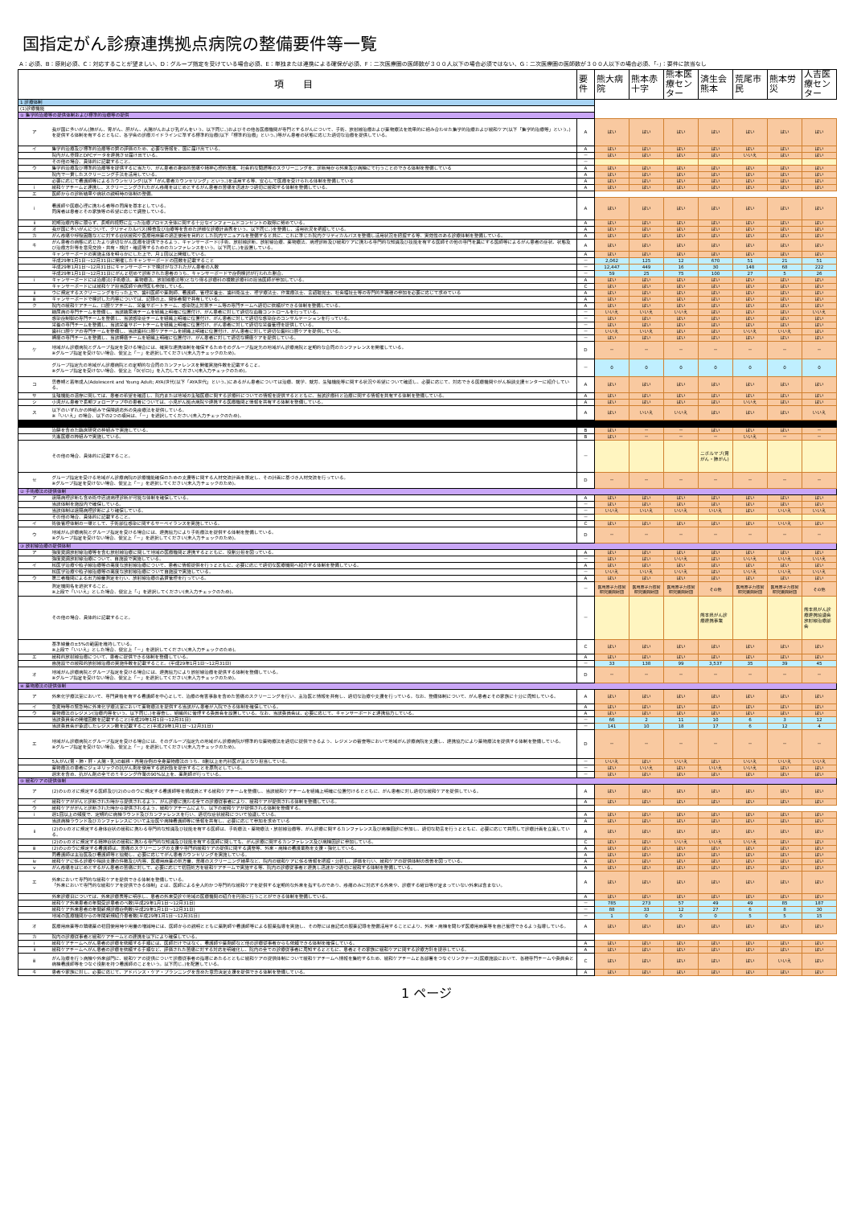国指定がん診療連携拠点病院の整備要件等一覧
A：必須、B：原則必須、C：対応することが望ましい、D：グループ指定を受けている場合必須、E：単独または連携による確保が必須、F：二次医療圏の医師数が３００人以下の場合必須ではない、G：二次医療圏の医師数が３００人以下の場合必須、「-」：要件に該当なし
| 項 目 | | 要件 | 熊大病院 | 熊本赤十字 | 熊本医療センター | 済生会熊本 | 荒尾市民 | 熊本労災 | 人吉医療センター |
| --- | --- | --- | --- | --- | --- | --- | --- | --- | --- |
| 1 診療体制 | | | | | | | | | |
| (1)診療機能 | | | | | | | | | |
| ① 集学的治療等の提供体制および標準的治療等の提供 | | | | | | | | | |
| ア | 我が国に多いがん(肺がん、胃がん、肝がん、大腸がんおよび乳がんをいう。以下同じ。)およびその他各医療機関が専門とするがんについて、手術、放射線治療および薬物療法を効果的に組み合わせた集学的治療および緩和ケア(以下「集学的治療等」という。)を提供する体制を有するとともに、各学会の診療ガイドラインに準ずる標準的治療(以下「標準的治療」という。)等がん患者の状態に応じた適切な治療を提供している。 | A | はい | はい | はい | はい | はい | はい | はい |
| イ | 集学的治療及び標準的治療等の質の評価のため、必要な情報を、国に届け出ている。 | A | はい | はい | はい | はい | はい | はい | はい |
| | 院内がん登録とDPCデータを連携させ届け出ている。 | － | はい | はい | はい | はい | いいえ | はい | はい |
| | その他の場合、具体的に記載すること。 | － | | | | | | | |
| ウ | 集学的治療及び標準的治療等を提供するに当たり、がん患者の身体的苦痛や精神心理的苦痛、社会的な問題等のスクリーニングを、診断時から外来及び病棟にて行うことのできる体制を整備している | A | はい | はい | はい | はい | はい | はい | はい |
| | 院内で一貫したスクリーニング手法を活用している。 | A | はい | はい | はい | はい | はい | はい | はい |
| | 必要に応じて看護師等によるカウンセリング(以下「がん患者カウンセリング」という。)を活用する等、安心して医療を受けられる体制を整備している | A | はい | はい | はい | はい | はい | はい | はい |
| ⅰ | 緩和ケアチームと連携し、スクリーニングされたがん疼痛をはじめとするがん患者の苦痛を迅速かつ適切に緩和する体制を整備している。 | A | はい | はい | はい | はい | はい | はい | はい |
| エ | 医師からの診断結果や病状の説明時の体制の整備。 | | | | | | | | |
| ⅰ | 看護師や医療心理に携わる者等の同席を基本としている。 同席者は患者とその家族等の希望に応じて調整している。 | A | はい | はい | はい | はい | はい | はい | はい |
| ⅱ | 初期治療内容に限らず、長期的視野に立った治療プロセス全体に関する十分なインフォームドコンセントの取得に努めている。 | A | はい | はい | はい | はい | はい | はい | はい |
| オ | 我が国に多いがんについて、クリティカルパス(検査及び治療等を含めた詳細な診療計画表をいう。以下同じ。)を整備し、活用状況を把握している。 | A | はい | はい | はい | はい | はい | はい | はい |
| カ | がん疼痛や呼吸困難などに対する症状緩和や医療用麻薬の適正使用を目的とした院内マニュアルを整備すると共に、これに準じた院内クリティカルパスを整備し活用状況を把握する等、実効性のある診療体制を整備している。 | A | はい | はい | はい | はい | はい | はい | はい |
| キ | がん患者の病態に応じたより適切ながん医療を提供できるよう、キャンサーボード(手術、放射線診断、放射線治療、薬物療法、病理診断及び緩和ケアに携わる専門的な知識及び技能を有する医師その他の専門を異にする医師等によるがん患者の症状、状態及び治療方針等を意見交換・共有・検討・確認等するためのカンファレンスをいう。以下同じ。)を設置している。 | A | はい | はい | はい | はい | はい | はい | はい |
| | キャンサーボードの実施主体を明らかにした上で、月１回以上開催している。 | A | はい | はい | はい | はい | はい | はい | はい |
| | 平成29年1月1日～12月31日に開催したキャンサーボードの回数を記載すること | － | 2,062 | 125 | 12 | 670 | 51 | 21 | 51 |
| | 平成29年1月1日～12月31日にキャンサーボードで検討がなされたがん患者の人数 | － | 12,447 | 449 | 16 | 30 | 148 | 68 | 222 |
| | 平成29年1月1日～12月31日にがんと初めて診断された患者のうち、キャンサーボードで症例検討が行われた割合。 | － | 59 | 25 | 75 | 100 | 27 | 5 | 26 |
| ⅰ | キャンサーボードには治療法(手術療法、薬物療法、放射線療法等)となり得る診療科の複数診療科の担当医師が参加している。 | A | はい | はい | はい | はい | はい | はい | はい |
| | キャンサーボードには緩和ケア担当医師や病理医も参加している。 | C | はい | はい | はい | はい | はい | はい | はい |
| ⅱ | ウに規定するスクリーニングを行った上で、歯科医師や薬剤師、看護師、管理栄養士、歯科衛生士、理学療法士、作業療法士、言語聴覚士、社会福祉士等の専門的多職種の参加を必要に応じて求めている | A | はい | はい | はい | はい | はい | はい | はい |
| ⅲ | キャンサーボードで検討した内容については、記録の上、関係者間で共有している。 | A | はい | はい | はい | はい | はい | はい | はい |
| ク | 院内の緩和ケアチーム、口腔ケアチーム、栄養サポートチーム、感染防止対策チーム等の専門チームへ適切に依頼ができる体制を整備している。 | A | はい | はい | はい | はい | はい | はい | はい |
| | 糖尿病の専門チームを整備し、当該糖尿病チームを組織上明確に位置付け、がん患者に対して適切な血糖コントロールを行っている。 | － | いいえ | いいえ | いいえ | はい | はい | はい | いいえ |
| | 感染症制御の専門チームを整備し、当該感染症チームを組織上明確に位置付け、がん患者に対して適切な感染症のコンサルテーションを行っている。 | － | はい | はい | はい | はい | はい | はい | はい |
| | 栄養の専門チームを整備し、当該栄養サポートチームを組織上明確に位置付け、がん患者に対して適切な栄養管理を提供している。 | － | はい | はい | はい | はい | はい | はい | はい |
| | 歯科口腔ケアの専門チームを整備し、当該歯科口腔ケアチームを組織上明確に位置付け、がん患者に対して適切な歯科口腔ケアを提供している。 | － | いいえ | いいえ | はい | はい | いいえ | いいえ | はい |
| | 褥瘡の専門チームを整備し、当該褥瘡チームを組織上明確に位置付け、がん患者に対して適切な褥瘡ケアを提供している。 | － | はい | はい | はい | はい | はい | はい | はい |
| ケ | 地域がん診療病院とグループ指定を受ける場合には、確実な連携体制を確保するためそのグループ指定先の地域がん診療病院と定期的な合同のカンファレンスを開催している。 ※グループ指定を受けない場合、便宜上「－」を選択してください(未入力チェックのため)。 | D | － | － | － | － | － | － | － |
| | グループ指定先の地域がん診療病院との定期的な合同のカンファレンスを開催実施件数を記載すること。 ※グループ指定を受けない場合、便宜上「0(ゼロ)」を入力してください(未入力チェックのため)。 | － | 0 | 0 | 0 | 0 | 0 | 0 | 0 |
| コ | 思春期と若年成人(Adolescent and Young Adult; AYA)世代(以下「AYA世代」という。)にあるがん患者については治療、就学、就労、生殖機能等に関する状況や希望について確認し、必要に応じて、対応できる医療機関やがん相談支援センターに紹介している。 | A | はい | はい | はい | はい | はい | はい | はい |
| サ | 生殖機能の温存に関しては、患者の希望を確認し、院内または地域の生殖医療に関する診療科についての情報を提供するとともに、当該診療科と治療に関する情報を共有する体制を整備している。 | A | はい | はい | はい | はい | はい | はい | はい |
| シ | 小児がん患者で長期フォローアップ中の患者については、小児がん拠点病院や連携する医療機関と情報を共有する体制を整備している。 | A | はい | はい | はい | はい | いいえ | はい | はい |
| ス | 以下のいずれかの枠組みで保険適応外の免疫療法を提供している。 ※「いいえ」の場合、以下の2つの項目は、「－」を選択してください(未入力チェックのため)。 | A | はい | いいえ | いいえ | はい | はい | はい | いいえ |
| | 治験を含めた臨床研究の枠組みで実施している。 | B | はい | － | － | はい | はい | はい | － |
| | 先進医療の枠組みで実施している。 | B | はい | － | － | － | いいえ | － | － |
| | その他の場合、具体的に記載すること。 | － | | | | ニボルマブ(胃がん・肺がん) | | | |
| セ | グループ指定を受ける地域がん診療病院の診療機能確保のための支援等に関する人材交流計画を策定し、その計画に基づき人材交流を行っている。 ※グループ指定を受けない場合、便宜上「－」を選択してください(未入力チェックのため)。 | D | － | － | － | － | － | － | － |
| ② 手術療法の提供体制 | | | | | | | | | |
| ア | 遠隔病理診断も含め術中迅速病理診断が可能な体制を確保している。 | A | はい | はい | はい | はい | はい | はい | はい |
| | 当該体制を施設内で確保している。 | － | はい | はい | はい | はい | はい | はい | はい |
| | 当該体制は遠隔病理診断により確保している。 | － | いいえ | いいえ | いいえ | いいえ | はい | いいえ | いいえ |
| | その他の場合、具体的に記載すること。 | － | | | | | | | |
| イ | 術後管理体制の一環として、手術部位感染に関するサーベイランスを実施している。 | C | はい | はい | はい | はい | はい | いいえ | はい |
| ウ | 地域がん診療病院とグループ指定を受ける場合には、連携協力により手術療法を提供する体制を整備している。 ※グループ指定を受けない場合、便宜上「－」を選択してください(未入力チェックのため)。 | D | － | － | － | － | － | － | － |
| ③ 放射線治療の提供体制 | | | | | | | | | |
| ア | 強度変調放射線治療等を含む放射線治療に関して地域の医療機関と連携するとともに、役割分担を図っている。 | A | はい | はい | はい | はい | はい | はい | はい |
| | 強度変調放射線治療について、自施設で実施している。 | － | はい | はい | いいえ | はい | いいえ | いいえ | いいえ |
| イ | 核医学治療や粒子線治療等の高度な放射線治療について、患者に情報提供を行うとともに、必要に応じて適切な医療機関へ紹介する体制を整備している。 | A | はい | はい | はい | はい | はい | はい | はい |
| | 核医学治療や粒子線治療等の高度な放射線治療について自施設で実施している。 | － | いいえ | いいえ | いいえ | はい | いいえ | いいえ | いいえ |
| ウ | 第三者機関による出力線量測定を行い、放射線治療の品質管理を行っている。 | A | はい | はい | はい | はい | はい | はい | はい |
| | 測定機関名を選択すること。 ※上段で「いいえ」とした場合、便宜上「-」を選択してください(未入力チェックのため)。 | － | 医用原子力技術研究振興財団 | 医用原子力技術研究振興財団 | 医用原子力技術研究振興財団 | その他 | 医用原子力技術研究振興財団 | 医用原子力技術研究振興財団 | その他 |
| | その他の場合、具体的に記載すること。 | － | | | | 熊本県がん診療連携事業 | | | 熊本県がん診療連携協議会放射線治療部会 |
| | 基準線量の±5%の範囲を維持している。 ※上段で「いいえ」とした場合、便宜上「－」を選択してください(未入力チェックのため)。 | C | はい | はい | はい | はい | はい | はい | はい |
| エ | 緩和的放射線治療について、患者に提供できる体制を整備している。 | A | はい | はい | はい | はい | はい | はい | はい |
| | 自施設での緩和的放射線治療の実施件数を記載すること。(平成29年1月1日～12月31日) | － | 33 | 138 | 99 | 3,537 | 35 | 39 | 45 |
| オ | 地域がん診療病院とグループ指定を受ける場合には、連携協力により放射線治療を提供する体制を整備している。 ※グループ指定を受けない場合、便宜上「－」を選択してください(未入力チェックのため)。 | D | － | － | － | － | － | － | － |
| ④ 薬物療法の提供体制 | | | | | | | | | |
| ア | 外来化学療法室において、専門資格を有する看護師を中心として、治療の有害事象を含めた苦痛のスクリーニングを行い、主治医と情報を共有し、適切な治療や支援を行っている。なお、整備体制について、がん患者とその家族に十分に周知している。 | A | はい | はい | はい | はい | はい | はい | はい |
| イ | 急変時等の緊急時に外来化学療法室において薬物療法を提供する当該がん患者が入院できる体制を確保している。 | A | はい | はい | はい | はい | はい | はい | はい |
| ウ | 薬物療法のレジメン(治療内容をいう。以下同じ。)を審査し、組織的に管理する委員会を設置している。なお、当該委員会は、必要に応じて、キャンサーボードと連携協力している。 | A | はい | はい | はい | はい | はい | はい | はい |
| | 当該委員会の開催回数を記載すること(平成29年1月1日～12月31日) | － | 66 | 2 | 11 | 10 | 6 | 3 | 12 |
| | 当該委員会が承認したレジメン数を記載すること(平成29年1月1日～12月31日) | － | 141 | 10 | 18 | 17 | 6 | 12 | 4 |
| エ | 地域がん診療病院とグループ指定を受ける場合には、そのグループ指定先の地域がん診療病院が標準的な薬物療法を適切に提供できるよう、レジメンの審査等において地域がん診療病院を支援し、連携協力により薬物療法を提供する体制を整備している。 ※グループ指定を受けない場合、便宜上「－」を選択してください(未入力チェックのため)。 | D | － | － | － | － | － | － | － |
| | 5大がん(胃・肺・肝・大腸・乳)の転移・再発症例の全身薬物療法のうち、8割以上を内科医が主となり担当している。 | － | いいえ | はい | いいえ | はい | いいえ | いいえ | いいえ |
| | 薬物療法の患者にジェネリックの抗がん剤を使用する選択肢を提示することを原則としている。 | － | はい | いいえ | はい | いいえ | いいえ | はい | はい |
| | 週末を含め、抗がん剤の全てのミキシング作業の90%以上を、薬剤師が行っている。 | － | はい | はい | はい | はい | はい | はい | はい |
| ⑤ 緩和ケアの提供体制 | | | | | | | | | |
| ア | (2)の①のオに規定する医師及び(2)の②のウに規定する看護師等を構成員とする緩和ケアチームを整備し、当該緩和ケアチームを組織上明確に位置付けるとともに、がん患者に対し適切な緩和ケアを提供している。 | A | はい | はい | はい | はい | はい | はい | はい |
| イ | 緩和ケアががんと診断された時から提供されるよう、がん診療に携わる全ての診療従事者により、緩和ケアが提供される体制を整備している。 | A | はい | はい | はい | はい | はい | はい | はい |
| ウ | 緩和ケアががんと診断された時から提供されるよう、緩和ケアチームにより、以下の緩和ケアが提供される体制を整備する。 | | | | | | | | |
| ⅰ | 週1回以上の頻度で、定期的に病棟ラウンド及びカンファレンスを行い、適切な症状緩和について協議している。 | A | はい | はい | はい | はい | はい | はい | はい |
| | 当該病棟ラウンド及びカンファレンスについて主治医や病棟看護師等に情報を共有し、必要に応じて参加を求めている | A | はい | はい | はい | はい | はい | はい | はい |
| ⅱ | (2)の①のオに規定する身体症状の緩和に携わる専門的な知識及び技能を有する医師は、手術療法・薬物療法・放射線治療等、がん診療に関するカンファレンス及び病棟回診に参加し、適切な助言を行うとともに、必要に応じて共同して診療計画を立案している。 | A | はい | はい | はい | はい | はい | はい | はい |
| | (2)の①のオに規定する精神症状の緩和に携わる専門的な知識及び技能を有する医師に関しても、がん診療に関するカンファレンス及び病棟回診に参加している。 | C | はい | はい | いいえ | いいえ | いいえ | はい | はい |
| ⅲ | (2)の②のウに規定する看護師は、苦痛のスクリーニングの支援や専門的緩和ケアの提供に関する調整等、外来・病棟の看護業務を支援・強化している。 | A | はい | はい | はい | はい | はい | はい | はい |
| | 同看護師は主治医及び看護師等と協働し、必要に応じてがん患者カウンセリングを実施している。 | A | はい | はい | はい | はい | はい | はい | はい |
| ⅳ | 緩和ケアに係る診療や相談支援の件数及び内容、医療用麻薬の処方量、苦痛のスクリーニング結果など、院内の緩和ケアに係る情報を把握・分析し、評価を行い、緩和ケアの提供体制の改善を図っている。 | A | はい | はい | はい | はい | はい | はい | はい |
| ⅴ | がん疼痛をはじめとするがん患者の苦痛に対して、必要に応じて初回処方を緩和ケアチームで実施する等、院内の診療従事者と連携し迅速かつ適切に緩和する体制を整備している。 | A | はい | はい | はい | はい | はい | はい | はい |
| エ | 外来において専門的な緩和ケアを提供できる体制を整備している。 「外来において専門的な緩和ケアを提供できる体制」とは、医師による全人的かつ専門的な緩和ケアを提供する定期的な外来を指すものであり、疼痛のみに対応する外来や、診療する曜日等が定まっていない外来は含まない。 | A | はい | はい | はい | はい | はい | はい | はい |
| | 外来診療日については、外来診療表等に明示し、患者の外来受診や地域の医療機関の紹介を円滑に行うことができる体制を整備している。 | A | はい | はい | はい | はい | はい | はい | はい |
| | 緩和ケア外来患者の年間受診患者のべ数(平成29年1月1日～12月31日) | － | 785 | 273 | 57 | 49 | 49 | 85 | 187 |
| | 緩和ケア外来患者の年間新規診療症例数(平成29年1月1日～12月31日) | － | 88 | 33 | 12 | 27 | 6 | 8 | 30 |
| | 地域の医療機関からの年間新規紹介患者数(平成29年1月1日～12月31日) | － | 1 | 0 | 0 | 0 | 5 | 5 | 15 |
| オ | 医療用麻薬等の鎮痛薬の初回使用時や用量の増減時には、医師からの説明とともに薬剤師や看護師等による服薬指導を実施し、その際には自記式の服薬記録を整備活用することにより、外来・病棟を問わず医療用麻薬等を自己管理できるよう指導している。 | A | はい | はい | はい | はい | はい | はい | はい |
| カ | 院内の診療従事者と緩和ケアチームとの連携を以下により確保している。 | | | | | | | | |
| ⅰ | 緩和ケアチームへがん患者の診療を依頼する手順には、医師だけではなく、看護師や薬剤師など他の診療従事者からも依頼できる体制を確保している。 | A | はい | はい | はい | はい | はい | はい | はい |
| ⅱ | 緩和ケアチームへがん患者の診療を依頼する手順など、評価された苦痛に対する対応を明確化し、院内の全ての診療従事者に周知するとともに、患者とその家族に緩和ケアに関する診療方針を提示している。 | A | はい | はい | はい | はい | はい | はい | はい |
| ⅲ | がん治療を行う病棟や外来部門に、緩和ケアの提供について診療従事者の指導にあたるとともに緩和ケアの提供体制について緩和ケアチームへ情報を集約するため、緩和ケアチームと各部署をつなぐリンクナース(医療施設において、各種専門チームや委員会と病棟看護師等をつなぐ役割を持つ看護師のことをいう。以下同じ。)を配置している。 | C | はい | はい | はい | はい | はい | いいえ | はい |
| キ | 患者や家族に対し、必要に応じて、アドバンス・ケア・プランニングを含めた意思決定支援を提供できる体制を整備している。 | A | はい | はい | はい | はい | はい | はい | はい |
1 ページ